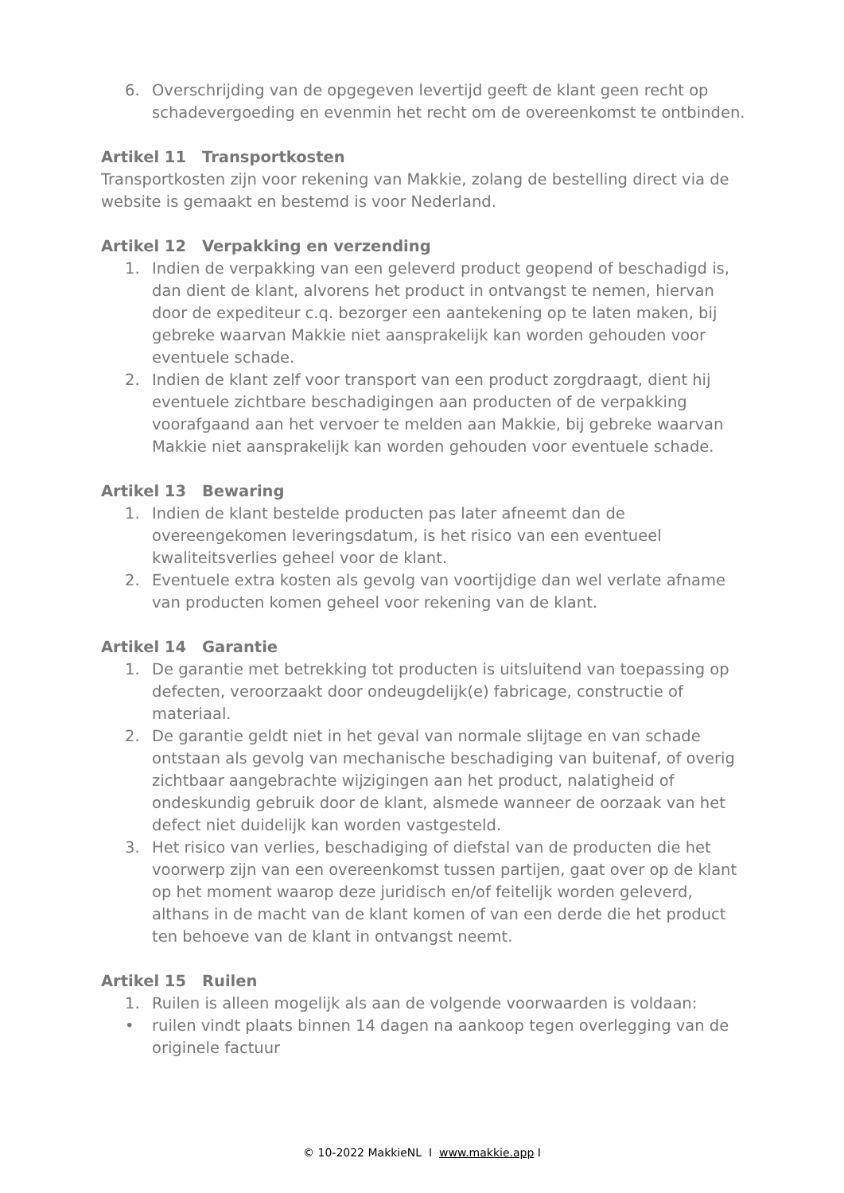6. Overschrijding van de opgegeven levertijd geeft de klant geen recht op schadevergoeding en evenmin het recht om de overeenkomst te ontbinden.
Artikel 11 Transportkosten
Transportkosten zijn voor rekening van Makkie, zolang de bestelling direct via de website is gemaakt en bestemd is voor Nederland.
Artikel 12 Verpakking en verzending
1. Indien de verpakking van een geleverd product geopend of beschadigd is, dan dient de klant, alvorens het product in ontvangst te nemen, hiervan door de expediteur c.q. bezorger een aantekening op te laten maken, bij gebreke waarvan Makkie niet aansprakelijk kan worden gehouden voor eventuele schade.
2. Indien de klant zelf voor transport van een product zorgdraagt, dient hij eventuele zichtbare beschadigingen aan producten of de verpakking voorafgaand aan het vervoer te melden aan Makkie, bij gebreke waarvan Makkie niet aansprakelijk kan worden gehouden voor eventuele schade.
Artikel 13 Bewaring
1. Indien de klant bestelde producten pas later afneemt dan de overeengekomen leveringsdatum, is het risico van een eventueel kwaliteitsverlies geheel voor de klant.
2. Eventuele extra kosten als gevolg van voortijdige dan wel verlate afname van producten komen geheel voor rekening van de klant.
Artikel 14 Garantie
1. De garantie met betrekking tot producten is uitsluitend van toepassing op defecten, veroorzaakt door ondeugdelijk(e) fabricage, constructie of materiaal.
2. De garantie geldt niet in het geval van normale slijtage en van schade ontstaan als gevolg van mechanische beschadiging van buitenaf, of overig zichtbaar aangebrachte wijzigingen aan het product, nalatigheid of ondeskundig gebruik door de klant, alsmede wanneer de oorzaak van het defect niet duidelijk kan worden vastgesteld.
3. Het risico van verlies, beschadiging of diefstal van de producten die het voorwerp zijn van een overeenkomst tussen partijen, gaat over op de klant op het moment waarop deze juridisch en/of feitelijk worden geleverd, althans in de macht van de klant komen of van een derde die het product ten behoeve van de klant in ontvangst neemt.
Artikel 15 Ruilen
1. Ruilen is alleen mogelijk als aan de volgende voorwaarden is voldaan:
• ruilen vindt plaats binnen 14 dagen na aankoop tegen overlegging van de originele factuur
© 10-2022 MakkieNL I www.makkie.app I